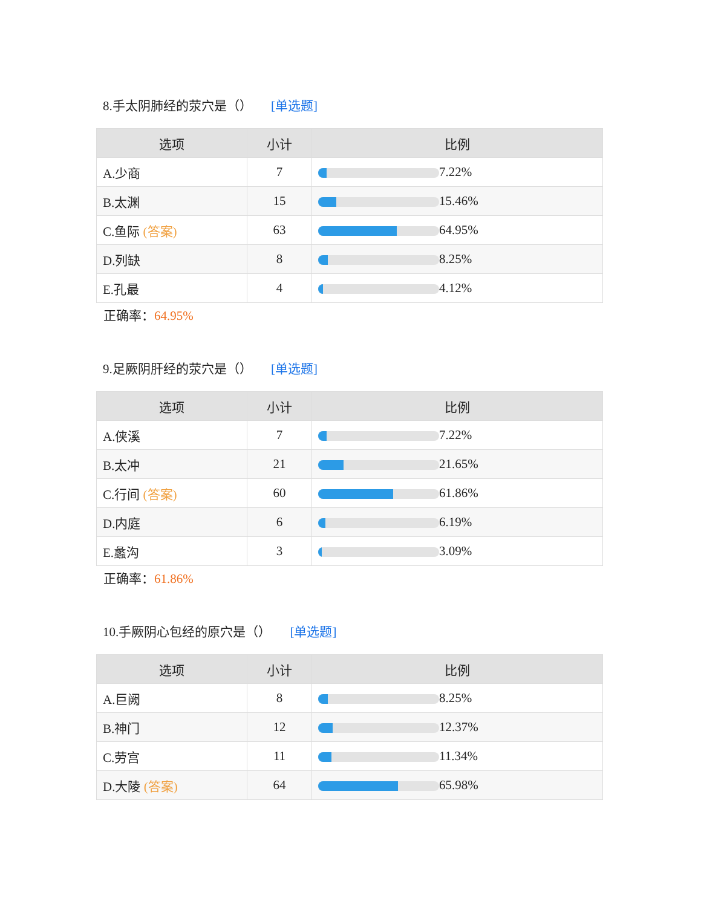8.手太阴肺经的荥穴是（） [单选题]
| 选项 | 小计 | 比例 |
| --- | --- | --- |
| A.少商 | 7 | 7.22% |
| B.太渊 | 15 | 15.46% |
| C.鱼际 (答案) | 63 | 64.95% |
| D.列缺 | 8 | 8.25% |
| E.孔最 | 4 | 4.12% |
正确率：64.95%
9.足厥阴肝经的荥穴是（） [单选题]
| 选项 | 小计 | 比例 |
| --- | --- | --- |
| A.侠溪 | 7 | 7.22% |
| B.太冲 | 21 | 21.65% |
| C.行间 (答案) | 60 | 61.86% |
| D.内庭 | 6 | 6.19% |
| E.蠡沟 | 3 | 3.09% |
正确率：61.86%
10.手厥阴心包经的原穴是（） [单选题]
| 选项 | 小计 | 比例 |
| --- | --- | --- |
| A.巨阙 | 8 | 8.25% |
| B.神门 | 12 | 12.37% |
| C.劳宫 | 11 | 11.34% |
| D.大陵 (答案) | 64 | 65.98% |